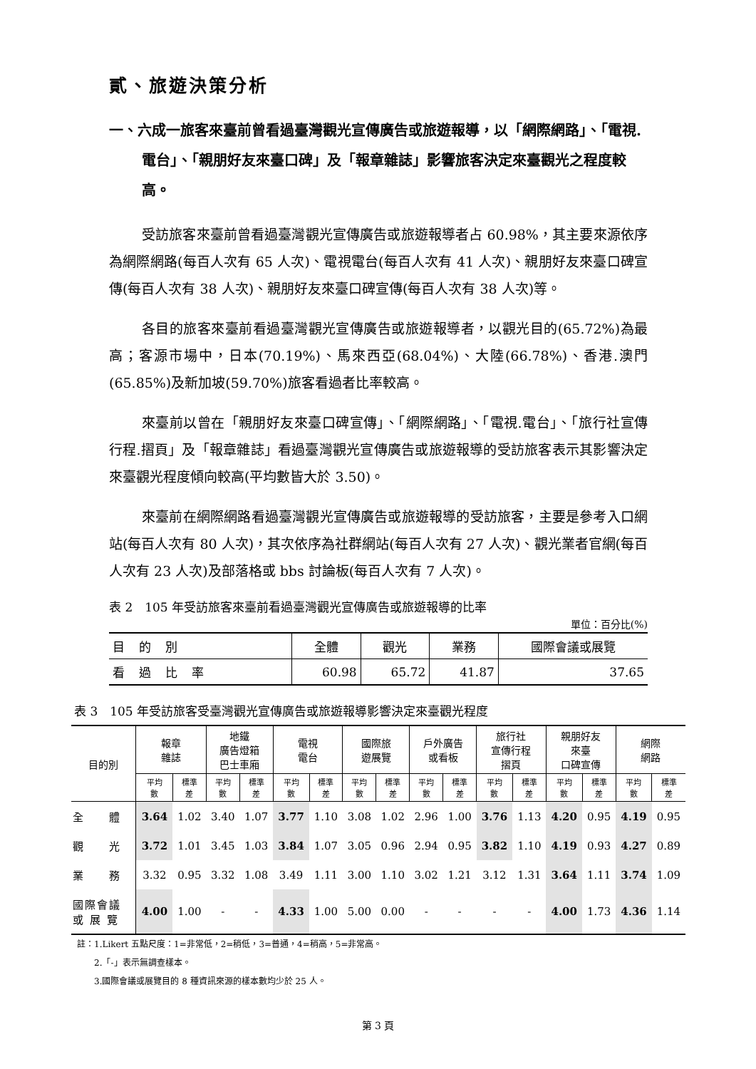貳、旅遊決策分析
一、六成一旅客來臺前曾看過臺灣觀光宣傳廣告或旅遊報導，以「網際網路」、「電視.電台」、「親朋好友來臺口碑」及「報章雜誌」影響旅客決定來臺觀光之程度較高。
受訪旅客來臺前曾看過臺灣觀光宣傳廣告或旅遊報導者占 60.98%，其主要來源依序為網際網路(每百人次有 65 人次)、電視電台(每百人次有 41 人次)、親朋好友來臺口碑宣傳(每百人次有 38 人次)、親朋好友來臺口碑宣傳(每百人次有 38 人次)等。
各目的旅客來臺前看過臺灣觀光宣傳廣告或旅遊報導者，以觀光目的(65.72%)為最高；客源市場中，日本(70.19%)、馬來西亞(68.04%)、大陸(66.78%)、香港.澳門(65.85%)及新加坡(59.70%)旅客看過者比率較高。
來臺前以曾在「親朋好友來臺口碑宣傳」、「網際網路」、「電視.電台」、「旅行社宣傳行程.摺頁」及「報章雜誌」看過臺灣觀光宣傳廣告或旅遊報導的受訪旅客表示其影響決定來臺觀光程度傾向較高(平均數皆大於 3.50)。
來臺前在網際網路看過臺灣觀光宣傳廣告或旅遊報導的受訪旅客，主要是參考入口網站(每百人次有 80 人次)，其次依序為社群網站(每百人次有 27 人次)、觀光業者官網(每百人次有 23 人次)及部落格或 bbs 討論板(每百人次有 7 人次)。
表 2　105 年受訪旅客來臺前看過臺灣觀光宣傳廣告或旅遊報導的比率
單位：百分比(%)
| 目的別 | 全體 | 觀光 | 業務 | 國際會議或展覽 |
| 看過比率 | 60.98 | 65.72 | 41.87 | 37.65 |
表 3　105 年受訪旅客受臺灣觀光宣傳廣告或旅遊報導影響決定來臺觀光程度
| 目的別 | 報章 雜誌 | | 地鐵 廣告燈箱 巴士車廂 | | 電視 電台 | | 國際旅 遊展覽 | | 戶外廣告 或看板 | | 旅行社 宣傳行程 摺頁 | | 親朋好友 來臺 口碑宣傳 | | 網際 網路 | |
| --- | --- | --- | --- | --- | --- | --- | --- | --- | --- | --- | --- | --- | --- | --- | --- | --- |
| | 平均 數 | 標準 差 | 平均 數 | 標準 差 | 平均 數 | 標準 差 | 平均 數 | 標準 差 | 平均 數 | 標準 差 | 平均 數 | 標準 差 | 平均 數 | 標準 差 | 平均 數 | 標準 差 |
| 全 體 | 3.64 | 1.02 | 3.40 | 1.07 | 3.77 | 1.10 | 3.08 | 1.02 | 2.96 | 1.00 | 3.76 | 1.13 | 4.20 | 0.95 | 4.19 | 0.95 |
| 觀 光 | 3.72 | 1.01 | 3.45 | 1.03 | 3.84 | 1.07 | 3.05 | 0.96 | 2.94 | 0.95 | 3.82 | 1.10 | 4.19 | 0.93 | 4.27 | 0.89 |
| 業 務 | 3.32 | 0.95 | 3.32 | 1.08 | 3.49 | 1.11 | 3.00 | 1.10 | 3.02 | 1.21 | 3.12 | 1.31 | 3.64 | 1.11 | 3.74 | 1.09 |
| 國際會議 或 展 覽 | 4.00 | 1.00 | - | - | 4.33 | 1.00 | 5.00 | 0.00 | - | - | - | - | 4.00 | 1.73 | 4.36 | 1.14 |
註：1.Likert 五點尺度：1=非常低，2=稍低，3=普通，4=稍高，5=非常高。
　　2.「-」表示無調查樣本。
　　3.國際會議或展覽目的 8 種資訊來源的樣本數均少於 25 人。
第 3 頁